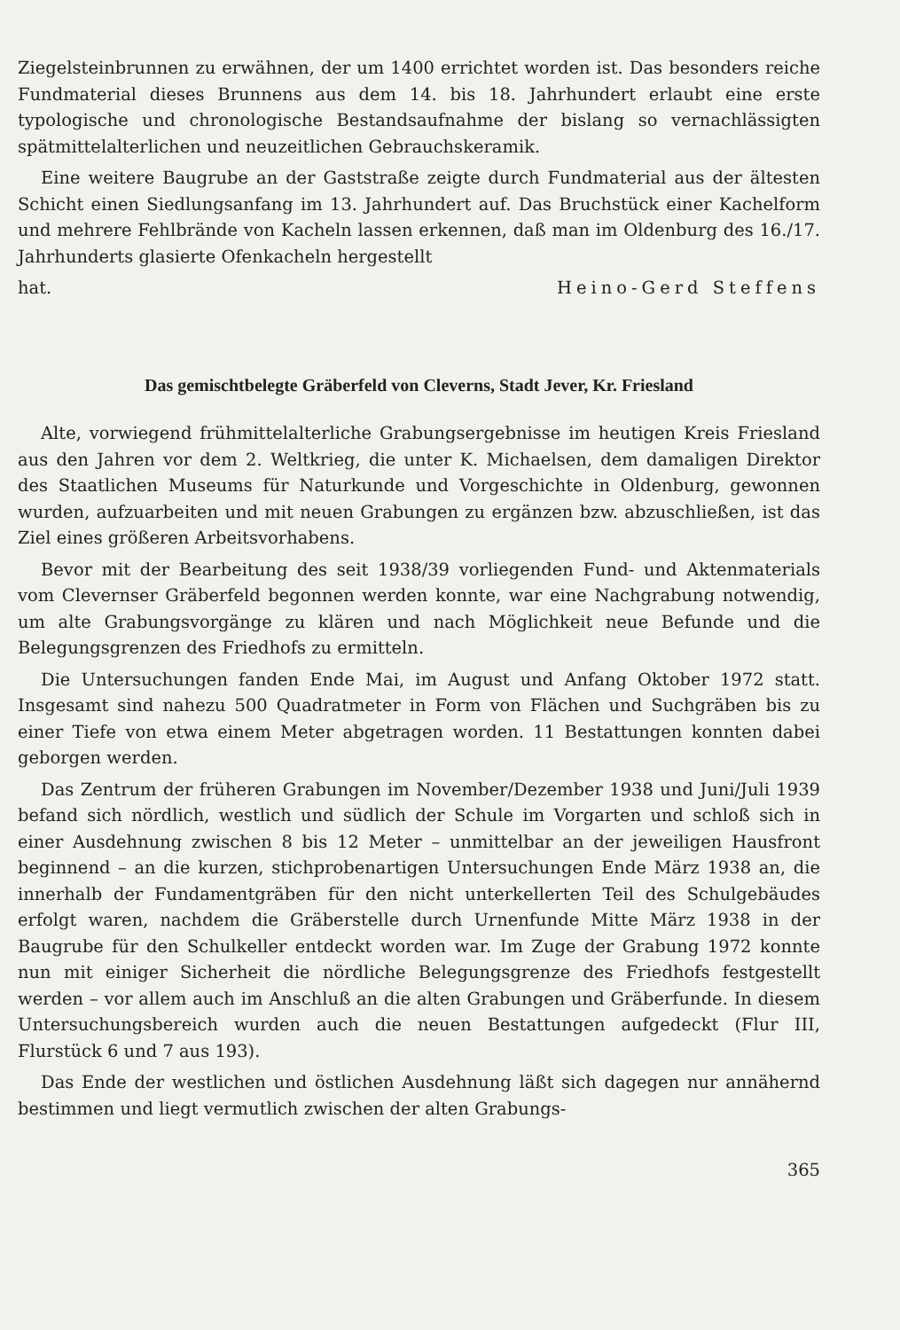Ziegelsteinbrunnen zu erwähnen, der um 1400 errichtet worden ist. Das besonders reiche Fundmaterial dieses Brunnens aus dem 14. bis 18. Jahrhundert erlaubt eine erste typologische und chronologische Bestandsaufnahme der bislang so vernachlässigten spätmittelalterlichen und neuzeitlichen Gebrauchskeramik.
Eine weitere Baugrube an der Gaststraße zeigte durch Fundmaterial aus der ältesten Schicht einen Siedlungsanfang im 13. Jahrhundert auf. Das Bruchstück einer Kachelform und mehrere Fehlbrände von Kacheln lassen erkennen, daß man im Oldenburg des 16./17. Jahrhunderts glasierte Ofenkacheln hergestellt
hat. Heino-Gerd Steffens
Das gemischtbelegte Gräberfeld von Cleverns, Stadt Jever, Kr. Friesland
Alte, vorwiegend frühmittelalterliche Grabungsergebnisse im heutigen Kreis Friesland aus den Jahren vor dem 2. Weltkrieg, die unter K. Michaelsen, dem damaligen Direktor des Staatlichen Museums für Naturkunde und Vorgeschichte in Oldenburg, gewonnen wurden, aufzuarbeiten und mit neuen Grabungen zu ergänzen bzw. abzuschließen, ist das Ziel eines größeren Arbeitsvorhabens.
Bevor mit der Bearbeitung des seit 1938/39 vorliegenden Fund- und Aktenmaterials vom Clevernser Gräberfeld begonnen werden konnte, war eine Nachgrabung notwendig, um alte Grabungsvorgänge zu klären und nach Möglichkeit neue Befunde und die Belegungsgrenzen des Friedhofs zu ermitteln.
Die Untersuchungen fanden Ende Mai, im August und Anfang Oktober 1972 statt. Insgesamt sind nahezu 500 Quadratmeter in Form von Flächen und Suchgräben bis zu einer Tiefe von etwa einem Meter abgetragen worden. 11 Bestattungen konnten dabei geborgen werden.
Das Zentrum der früheren Grabungen im November/Dezember 1938 und Juni/Juli 1939 befand sich nördlich, westlich und südlich der Schule im Vorgarten und schloß sich in einer Ausdehnung zwischen 8 bis 12 Meter – unmittelbar an der jeweiligen Hausfront beginnend – an die kurzen, stichprobenartigen Untersuchungen Ende März 1938 an, die innerhalb der Fundamentgräben für den nicht unterkellerten Teil des Schulgebäudes erfolgt waren, nachdem die Gräberstelle durch Urnenfunde Mitte März 1938 in der Baugrube für den Schulkeller entdeckt worden war. Im Zuge der Grabung 1972 konnte nun mit einiger Sicherheit die nördliche Belegungsgrenze des Friedhofs festgestellt werden – vor allem auch im Anschluß an die alten Grabungen und Gräberfunde. In diesem Untersuchungsbereich wurden auch die neuen Bestattungen aufgedeckt (Flur III, Flurstück 6 und 7 aus 193).
Das Ende der westlichen und östlichen Ausdehnung läßt sich dagegen nur annähernd bestimmen und liegt vermutlich zwischen der alten Grabungs-
365